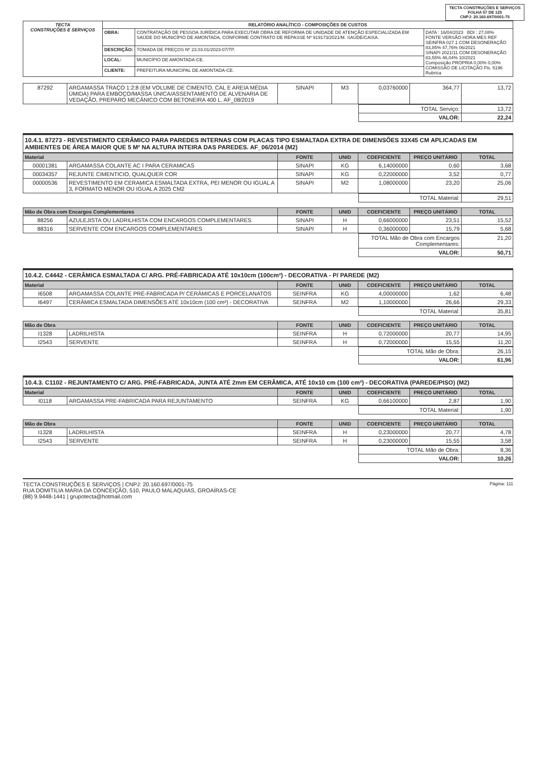TECTA CONSTRUÇÕES E SERVIÇOS
FOLHA 57 DE 125
CNPJ: 20.160.697/0001-75
| TECTA CONSTRUÇÕES E SERVIÇOS | RELATÓRIO ANALÍTICO - COMPOSIÇÕES DE CUSTOS | | |
| | OBRA: | CONTRATAÇÃO DE PESSOA JURÍDICA PARA EXECUTAR OBRA DE REFORMA DE UNIDADE DE ATENÇÃO ESPECIALIZADA EM SAÚDE DO MUNICÍPIO DE AMONTADA, CONFORME CONTRATO DE REPASSE Nº 919173/2021/M. SAÚDE/CAIXA. | DATA : 16/04/2023 BDI : 27,08% FONTE VERSÃO HORA MES REF SEINFRA 027.1 COM DESONERAÇÃO 83,85% 47,76% 06/2021 SINAPI 2021/11 COM DESONERAÇÃO 83,55% 46,04% 10/2021 Composição PROPRIA 0,00% 0,00% COMISSÃO DE LICITAÇÃO Fls. 5196 Rubrica |
| | DESCRIÇÃO: | TOMADA DE PREÇOS Nº 23.03.01/2023-07/TP. | |
| | LOCAL: | MUNICÍPIO DE AMONTADA-CE. | |
| | CLIENTE: | PREFEITURA MUNICIPAL DE AMONTADA-CE. | |
| 87292 | ARGAMASSA TRAÇO 1:2:8 (EM VOLUME DE CIMENTO, CAL E AREIA MÉDIA ÚMIDA) PARA EMBOÇO/MASSA ÚNICA/ASSENTAMENTO DE ALVENARIA DE VEDAÇÃO, PREPARO MECÂNICO COM BETONEIRA 400 L. AF_08/2019 | SINAPI | M3 | 0,03760000 | 364,77 | 13,72 |
| | TOTAL Serviço: | 13,72 |
| | VALOR: | 22,24 |
10.4.1. 87273 - REVESTIMENTO CERÂMICO PARA PAREDES INTERNAS COM PLACAS TIPO ESMALTADA EXTRA DE DIMENSÕES 33X45 CM APLICADAS EM AMBIENTES DE ÁREA MAIOR QUE 5 M² NA ALTURA INTEIRA DAS PAREDES. AF_06/2014 (M2)
| Material | | FONTE | UNID | COEFICIENTE | PREÇO UNITÁRIO | TOTAL |
| --- | --- | --- | --- | --- | --- | --- |
| 00001381 | ARGAMASSA COLANTE AC I PARA CERAMICAS | SINAPI | KG | 6,14000000 | 0,60 | 3,68 |
| 00034357 | REJUNTE CIMENTICIO, QUALQUER COR | SINAPI | KG | 0,22000000 | 3,52 | 0,77 |
| 00000536 | REVESTIMENTO EM CERAMICA ESMALTADA EXTRA, PEI MENOR OU IGUAL A 3, FORMATO MENOR OU IGUAL A 2025 CM2 | SINAPI | M2 | 1,08000000 | 23,20 | 25,06 |
| | TOTAL Material: | 29,51 |
| Mão de Obra com Encargos Complementares | | FONTE | UNID | COEFICIENTE | PREÇO UNITÁRIO | TOTAL |
| --- | --- | --- | --- | --- | --- | --- |
| 88256 | AZULEJISTA OU LADRILHISTA COM ENCARGOS COMPLEMENTARES | SINAPI | H | 0,66000000 | 23,51 | 15,52 |
| 88316 | SERVENTE COM ENCARGOS COMPLEMENTARES | SINAPI | H | 0,36000000 | 15,79 | 5,68 |
| | TOTAL Mão de Obra com Encargos Complementares: | 21,20 |
| | VALOR: | 50,71 |
10.4.2. C4442 - CERÂMICA ESMALTADA C/ ARG. PRÉ-FABRICADA ATÉ 10x10cm (100cm²) - DECORATIVA - P/ PAREDE (M2)
| Material | | FONTE | UNID | COEFICIENTE | PREÇO UNITÁRIO | TOTAL |
| --- | --- | --- | --- | --- | --- | --- |
| I6508 | ARGAMASSA COLANTE PRÉ-FABRICADA P/ CERÂMICAS E PORCELANATOS | SEINFRA | KG | 4,00000000 | 1,62 | 6,48 |
| I6497 | CERÂMICA ESMALTADA DIMENSÕES ATÉ 10x10cm (100 cm²) - DECORATIVA | SEINFRA | M2 | 1,10000000 | 26,66 | 29,33 |
| | TOTAL Material: | 35,81 |
| Mão de Obra | | FONTE | UNID | COEFICIENTE | PREÇO UNITÁRIO | TOTAL |
| --- | --- | --- | --- | --- | --- | --- |
| I1328 | LADRILHISTA | SEINFRA | H | 0,72000000 | 20,77 | 14,95 |
| I2543 | SERVENTE | SEINFRA | H | 0,72000000 | 15,55 | 11,20 |
| | TOTAL Mão de Obra: | 26,15 |
| | VALOR: | 61,96 |
10.4.3. C1102 - REJUNTAMENTO C/ ARG. PRÉ-FABRICADA, JUNTA ATÉ 2mm EM CERÂMICA, ATÉ 10x10 cm (100 cm²) - DECORATIVA (PAREDE/PISO) (M2)
| Material | | FONTE | UNID | COEFICIENTE | PREÇO UNITÁRIO | TOTAL |
| --- | --- | --- | --- | --- | --- | --- |
| I0118 | ARGAMASSA PRE-FABRICADA PARA REJUNTAMENTO | SEINFRA | KG | 0,66100000 | 2,87 | 1,90 |
| | TOTAL Material: | 1,90 |
| Mão de Obra | | FONTE | UNID | COEFICIENTE | PREÇO UNITÁRIO | TOTAL |
| --- | --- | --- | --- | --- | --- | --- |
| I1328 | LADRILHISTA | SEINFRA | H | 0,23000000 | 20,77 | 4,78 |
| I2543 | SERVENTE | SEINFRA | H | 0,23000000 | 15,55 | 3,58 |
| | TOTAL Mão de Obra: | 8,36 |
| | VALOR: | 10,26 |
TECTA CONSTRUÇÕES E SERVIÇOS | CNPJ: 20.160.697/0001-75
RUA DOMITILIA MARIA DA CONCEIÇÃO, 510, PAULO MALAQUIAS, GROAÍRAS-CE
(88) 9.9448-1441 | grupotecta@hotmail.com
Página: 111